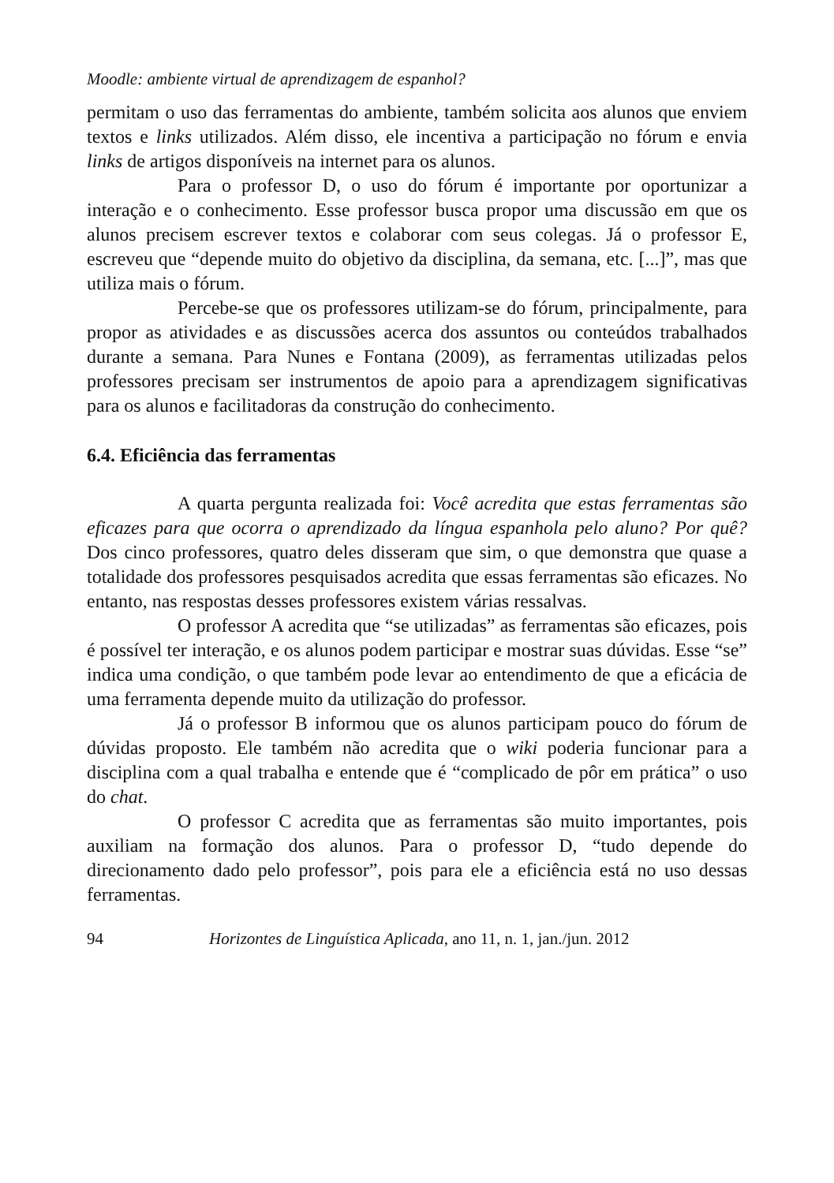Moodle: ambiente virtual de aprendizagem de espanhol?
permitam o uso das ferramentas do ambiente, também solicita aos alunos que enviem textos e links utilizados. Além disso, ele incentiva a participação no fórum e envia links de artigos disponíveis na internet para os alunos.
Para o professor D, o uso do fórum é importante por oportunizar a interação e o conhecimento. Esse professor busca propor uma discussão em que os alunos precisem escrever textos e colaborar com seus colegas. Já o professor E, escreveu que “depende muito do objetivo da disciplina, da semana, etc. [...]”, mas que utiliza mais o fórum.
Percebe-se que os professores utilizam-se do fórum, principalmente, para propor as atividades e as discussões acerca dos assuntos ou conteúdos trabalhados durante a semana. Para Nunes e Fontana (2009), as ferramentas utilizadas pelos professores precisam ser instrumentos de apoio para a aprendizagem significativas para os alunos e facilitadoras da construção do conhecimento.
6.4. Eficiência das ferramentas
A quarta pergunta realizada foi: Você acredita que estas ferramentas são eficazes para que ocorra o aprendizado da língua espanhola pelo aluno? Por quê? Dos cinco professores, quatro deles disseram que sim, o que demonstra que quase a totalidade dos professores pesquisados acredita que essas ferramentas são eficazes. No entanto, nas respostas desses professores existem várias ressalvas.
O professor A acredita que “se utilizadas” as ferramentas são eficazes, pois é possível ter interação, e os alunos podem participar e mostrar suas dúvidas. Esse “se” indica uma condição, o que também pode levar ao entendimento de que a eficácia de uma ferramenta depende muito da utilização do professor.
Já o professor B informou que os alunos participam pouco do fórum de dúvidas proposto. Ele também não acredita que o wiki poderia funcionar para a disciplina com a qual trabalha e entende que é “complicado de pôr em prática” o uso do chat.
O professor C acredita que as ferramentas são muito importantes, pois auxiliam na formação dos alunos. Para o professor D, “tudo depende do direcionamento dado pelo professor”, pois para ele a eficiência está no uso dessas ferramentas.
94 Horizontes de Linguística Aplicada, ano 11, n. 1, jan./jun. 2012